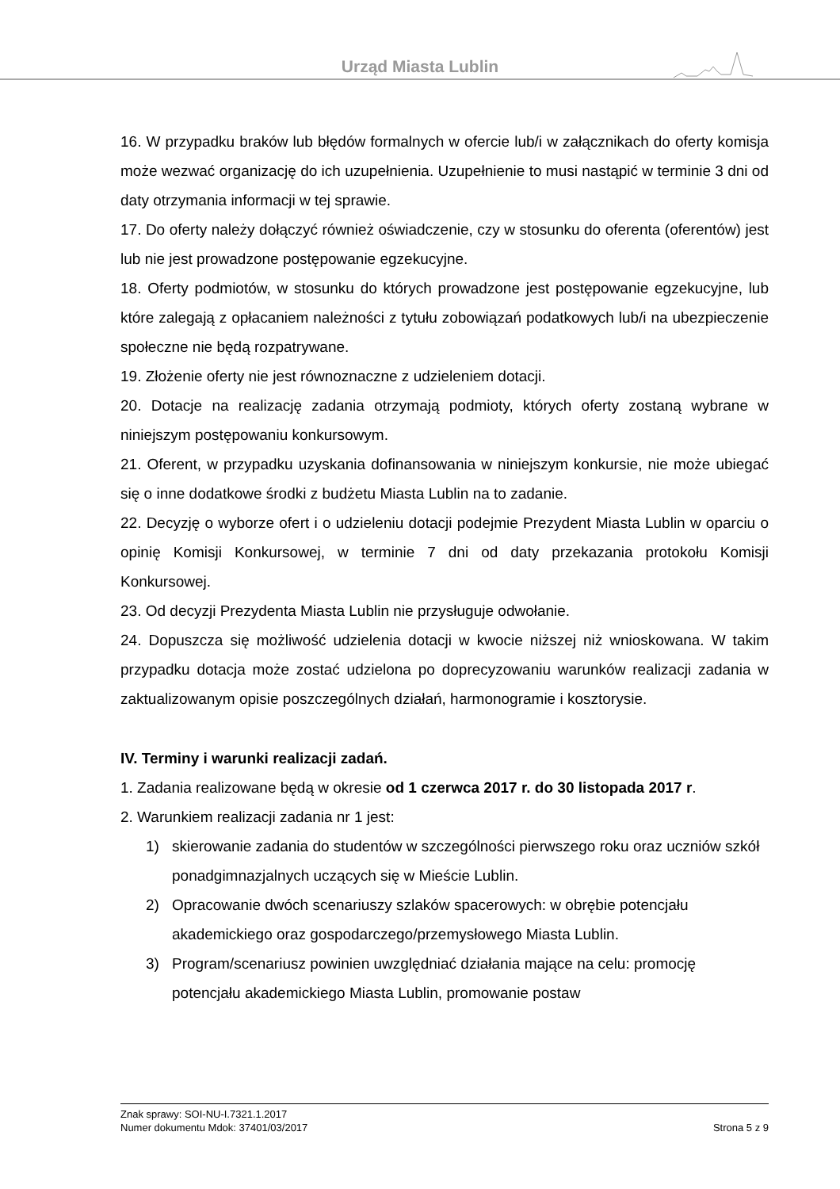Urząd Miasta Lublin
16. W przypadku braków lub błędów formalnych w ofercie lub/i w załącznikach do oferty komisja może wezwać organizację do ich uzupełnienia. Uzupełnienie to musi nastąpić w terminie 3 dni od daty otrzymania informacji w tej sprawie.
17. Do oferty należy dołączyć również oświadczenie, czy w stosunku do oferenta (oferentów) jest lub nie jest prowadzone postępowanie egzekucyjne.
18. Oferty podmiotów, w stosunku do których prowadzone jest postępowanie egzekucyjne, lub które zalegają z opłacaniem należności z tytułu zobowiązań podatkowych lub/i na ubezpieczenie społeczne nie będą rozpatrywane.
19. Złożenie oferty nie jest równoznaczne z udzieleniem dotacji.
20. Dotacje na realizację zadania otrzymają podmioty, których oferty zostaną wybrane w niniejszym postępowaniu konkursowym.
21. Oferent, w przypadku uzyskania dofinansowania w niniejszym konkursie, nie może ubiegać się o inne dodatkowe środki z budżetu Miasta Lublin na to zadanie.
22. Decyzję o wyborze ofert i o udzieleniu dotacji podejmie Prezydent Miasta Lublin w oparciu o opinię Komisji Konkursowej, w terminie 7 dni od daty przekazania protokołu Komisji Konkursowej.
23. Od decyzji Prezydenta Miasta Lublin nie przysługuje odwołanie.
24. Dopuszcza się możliwość udzielenia dotacji w kwocie niższej niż wnioskowana. W takim przypadku dotacja może zostać udzielona po doprecyzowaniu warunków realizacji zadania w zaktualizowanym opisie poszczególnych działań, harmonogramie i kosztorysie.
IV. Terminy i warunki realizacji zadań.
1. Zadania realizowane będą w okresie od 1 czerwca 2017 r. do 30 listopada 2017 r.
2. Warunkiem realizacji zadania nr 1 jest:
1) skierowanie zadania do studentów w szczególności pierwszego roku oraz uczniów szkół ponadgimnazjalnych uczących się w Mieście Lublin.
2) Opracowanie dwóch scenariuszy szlaków spacerowych: w obrębie potencjału akademickiego oraz gospodarczego/przemysłowego Miasta Lublin.
3) Program/scenariusz powinien uwzględniać działania mające na celu: promocję potencjału akademickiego Miasta Lublin, promowanie postaw
Znak sprawy: SOI-NU-I.7321.1.2017
Numer dokumentu Mdok: 37401/03/2017 Strona 5 z 9